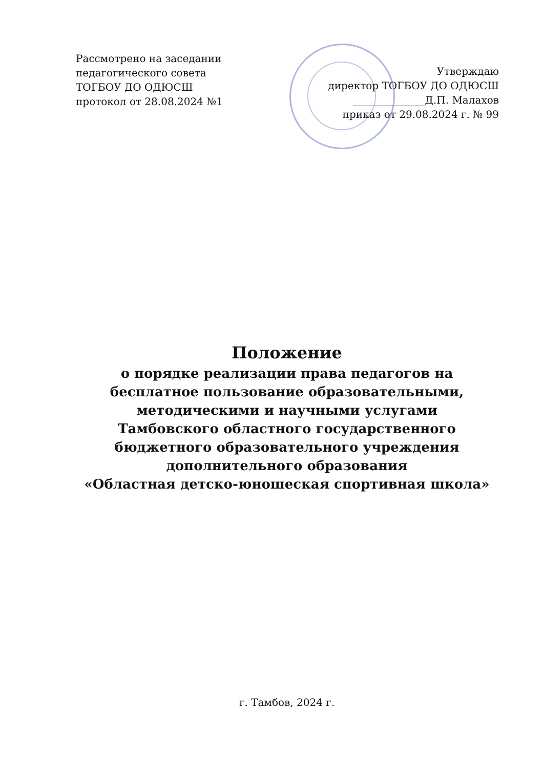Рассмотрено на заседании
педагогического совета
ТОГБОУ ДО ОДЮСШ
протокол от 28.08.2024 №1
Утверждаю
директор ТОГБОУ ДО ОДЮСШ
______________Д.П. Малахов
приказ от 29.08.2024 г. № 99
Положение
о порядке реализации права педагогов на
бесплатное пользование образовательными,
методическими и научными услугами
Тамбовского областного государственного
бюджетного образовательного учреждения
дополнительного образования
«Областная детско-юношеская спортивная школа»
г. Тамбов, 2024 г.